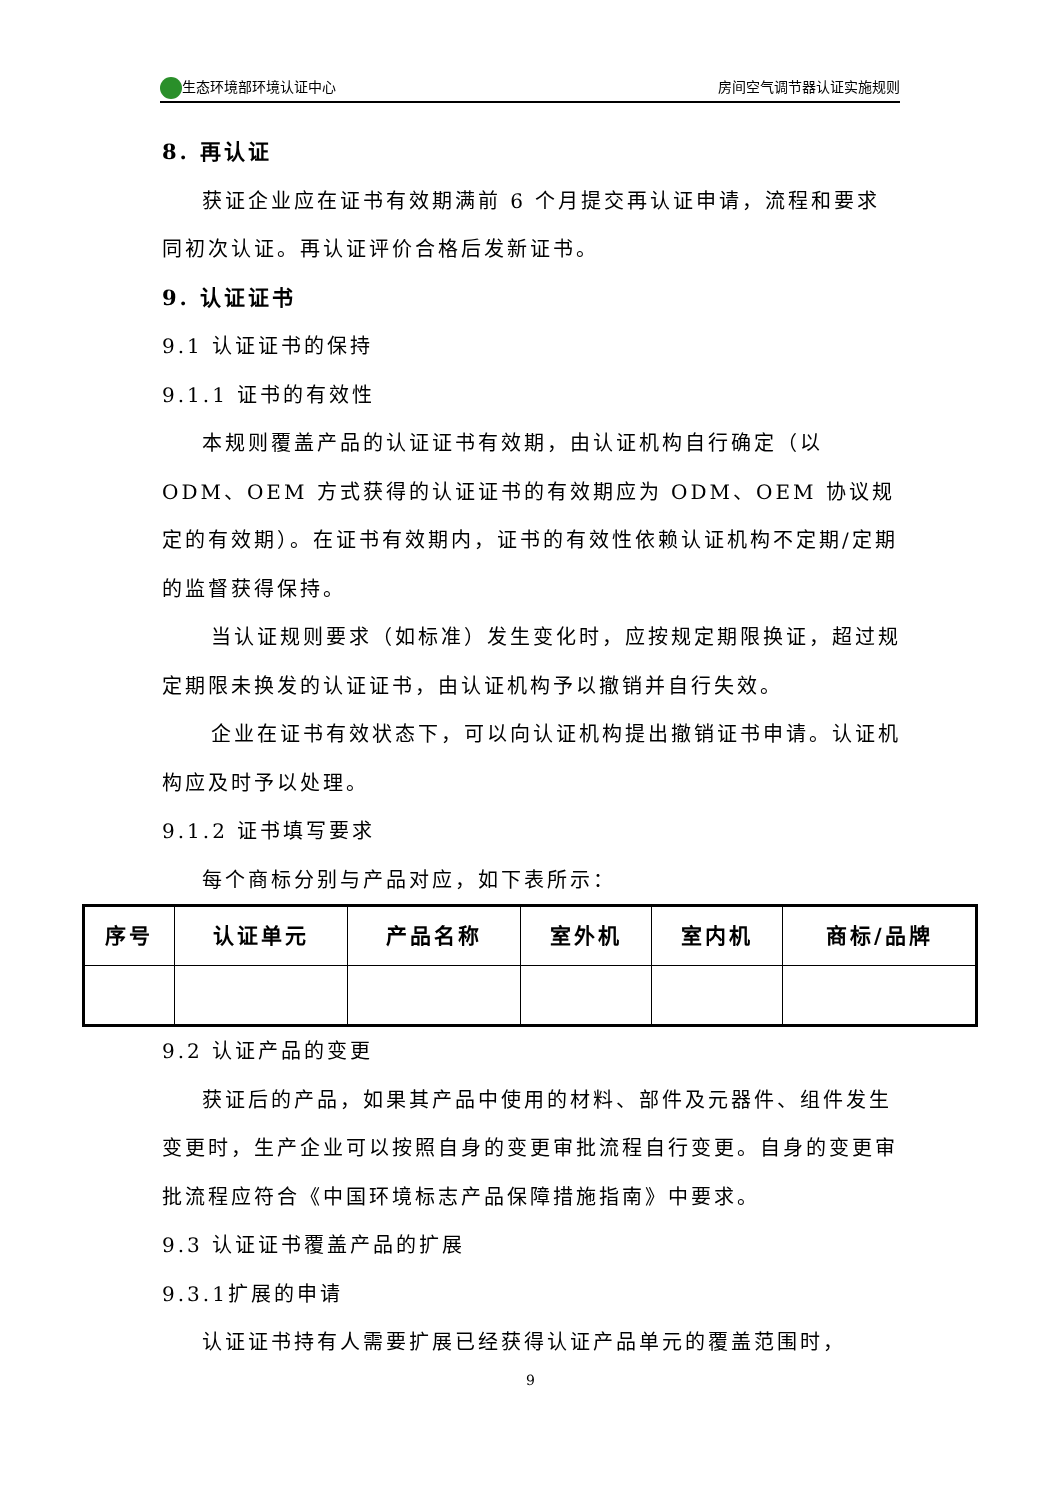生态环境部环境认证中心 房间空气调节器认证实施规则
8. 再认证
获证企业应在证书有效期满前 6 个月提交再认证申请，流程和要求同初次认证。再认证评价合格后发新证书。
9. 认证证书
9.1 认证证书的保持
9.1.1 证书的有效性
本规则覆盖产品的认证证书有效期，由认证机构自行确定（以 ODM、OEM 方式获得的认证证书的有效期应为 ODM、OEM 协议规定的有效期）。在证书有效期内，证书的有效性依赖认证机构不定期/定期的监督获得保持。
当认证规则要求（如标准）发生变化时，应按规定期限换证，超过规定期限未换发的认证证书，由认证机构予以撤销并自行失效。
企业在证书有效状态下，可以向认证机构提出撤销证书申请。认证机构应及时予以处理。
9.1.2 证书填写要求
每个商标分别与产品对应，如下表所示：
| 序号 | 认证单元 | 产品名称 | 室外机 | 室内机 | 商标/品牌 |
| --- | --- | --- | --- | --- | --- |
9.2 认证产品的变更
获证后的产品，如果其产品中使用的材料、部件及元器件、组件发生变更时，生产企业可以按照自身的变更审批流程自行变更。自身的变更审批流程应符合《中国环境标志产品保障措施指南》中要求。
9.3 认证证书覆盖产品的扩展
9.3.1扩展的申请
认证证书持有人需要扩展已经获得认证产品单元的覆盖范围时，
9